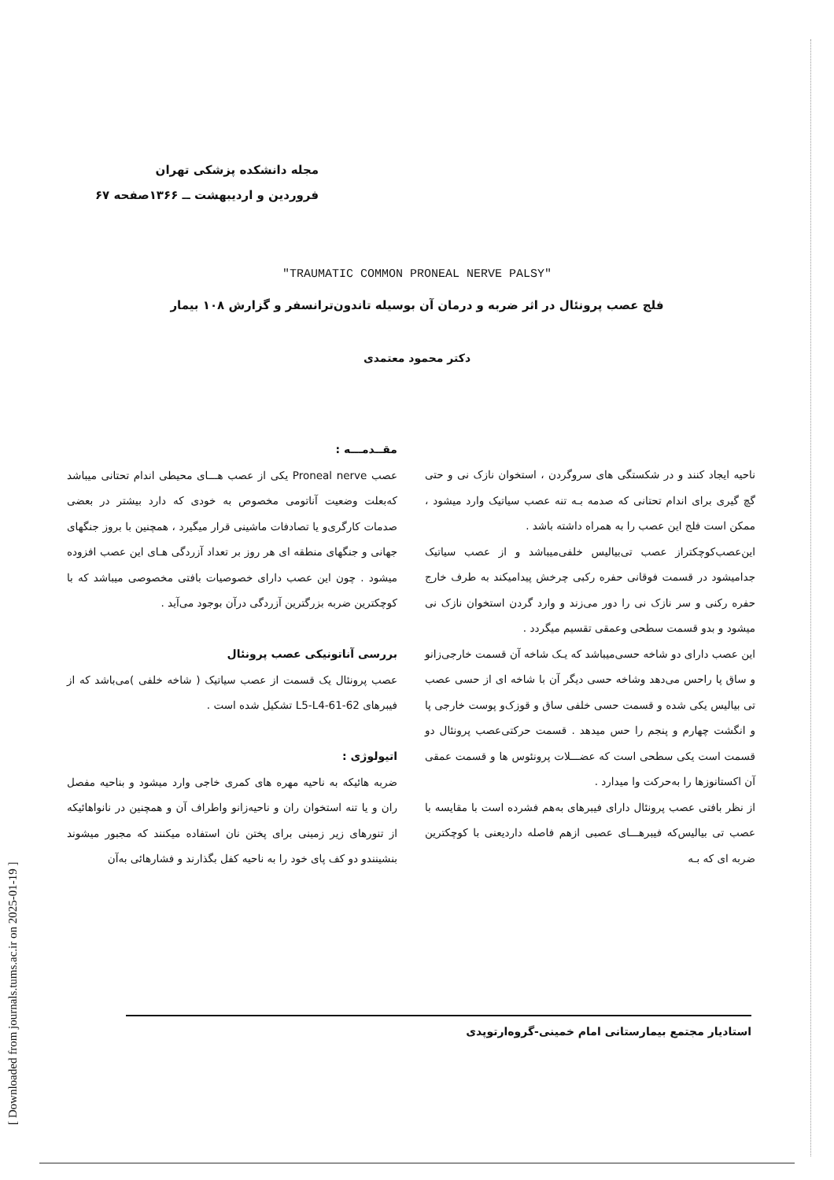مجله دانشکده پزشکی تهران
فروردین و اردیبهشت ــ ۱۳۶۶صفحه ۶۷
"TRAUMATIC COMMON PRONEAL NERVE PALSY"
فلج عصب پرونئال در اثر ضربه و درمان آن بوسیله تاندون‌ترانسفر و گزارش ۱۰۸ بیمار
دکتر محمود معتمدی
مقــدمـــه :
عصب Proneal nerve یکی از عصب هـــای محیطی اندام تحتانی میباشد که‌بعلت وضعیت آناتومی مخصوص به خودی که دارد بیشتر در بعضی صدمات کارگری‌و یا تصادفات ماشینی قرار میگیرد ، همچنین با بروز جنگهای جهانی و جنگهای منطقه ای هر روز بر تعداد آزردگی هـای این عصب افزوده میشود . چون این عصب دارای خصوصیات بافتی مخصوصی میباشد که با کوچکترین ضربه بزرگترین آزردگی درآن بوجود می‌آید .
بررسی آناتونیکی عصب پرونئال
عصب پرونئال یک قسمت از عصب سیاتیک ( شاخه خلفی )می‌باشد که از فیبرهای L5-L4-61-62 تشکیل شده است .
اتیولوژی :
ضربه هائیکه به ناحیه مهره های کمری خاجی وارد میشود و بناحیه مفصل ران و یا تنه استخوان ران و ناحیه‌زانو واطراف آن و همچنین در نانواهائیکه از تنورهای زیر زمینی برای پختن نان استفاده میکنند که مجبور میشوند بنشینندو دو کف پای خود را به ناحیه کفل بگذارند و فشارهائی به‌آن
ناحیه ایجاد کنند و در شکستگی های سروگردن ، استخوان نازک نی و حتی گچ گیری برای اندام تحتانی که صدمه بـه تنه عصب سیاتیک وارد میشود ، ممکن است فلج این عصب را به همراه داشته باشد .
این‌عصب‌کوچکتراز عصب تی‌بیالیس خلفی‌میباشد و از عصب سیاتیک جدامیشود در قسمت فوقانی حفره رکبی چرخش پیدامیکند به طرف خارج حفره رکنی و سر نازک نی را دور می‌زند و وارد گردن استخوان نازک نی میشود و بدو قسمت سطحی وعمقی تقسیم میگردد .
این عصب دارای دو شاخه حسی‌میباشد که یـک شاخه آن قسمت خارجی‌زانو و ساق پا راحس می‌دهد وشاخه حسی دیگر آن با شاخه ای از حسی عصب تی بیالیس یکی شده و قسمت حسی خلفی ساق و قوزک‌و پوست خارجی پا و انگشت چهارم و پنجم را حس میدهد . قسمت حرکتی‌عصب پرونئال دو قسمت است یکی سطحی است که عضـــلات پرونئوس ها و قسمت عمقی آن اکستانوزها را به‌حرکت وا میدارد .
از نظر بافتی عصب پرونئال دارای فیبرهای به‌هم فشرده است با مقایسه با عصب تی بیالیس‌که فیبرهـــای عصبی ازهم فاصله داردیعنی با کوچکترین ضربه ای که بـه
استادیار مجتمع بیمارستانی امام خمینی-گروه‌ارتوپدی
[ Downloaded from journals.tums.ac.ir on 2025-01-19 ]